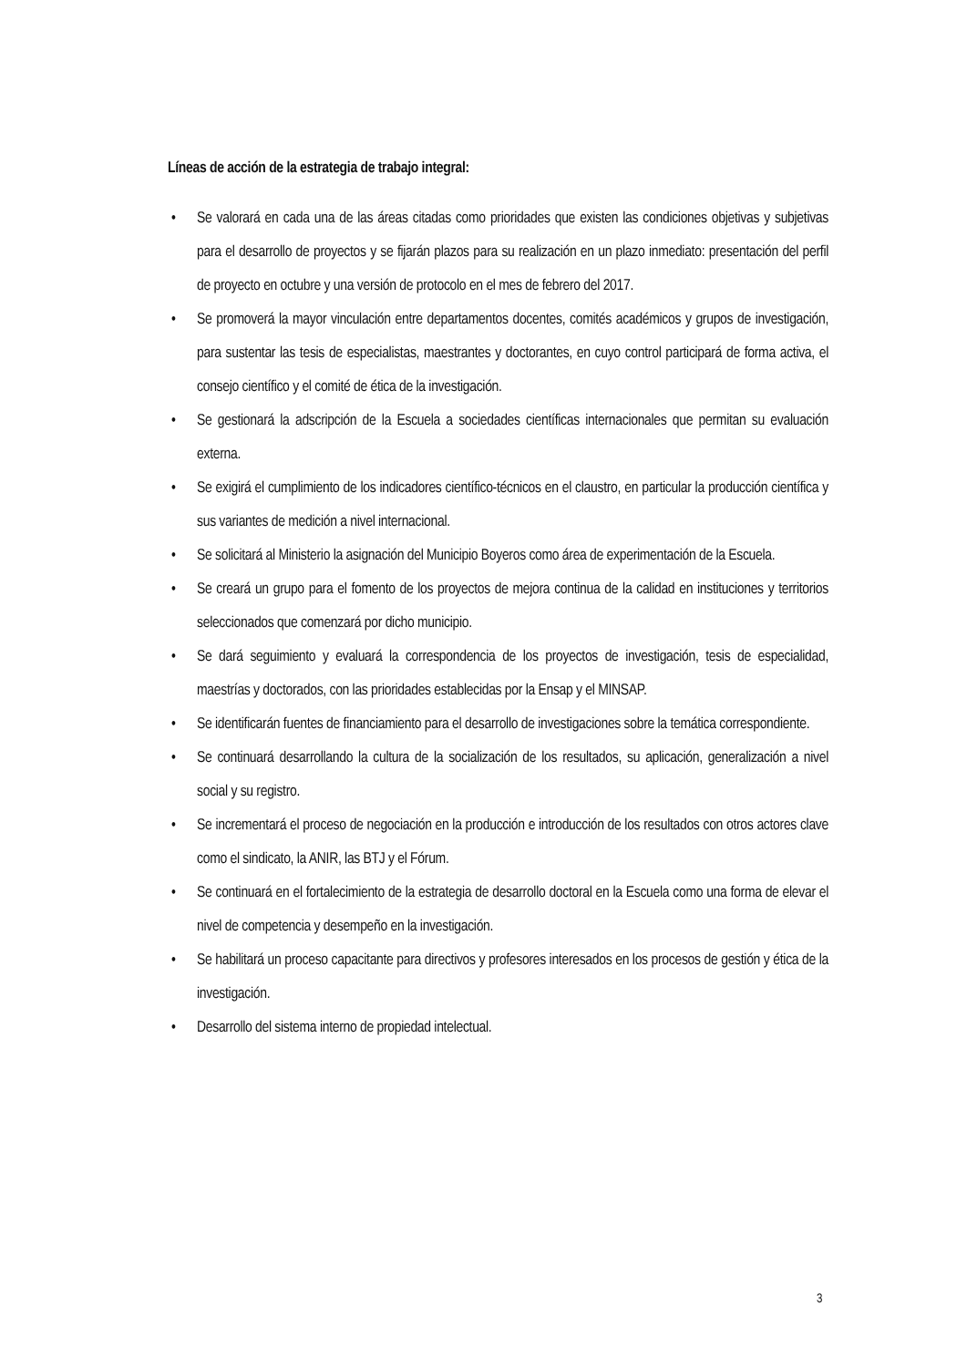Líneas de acción de la estrategia de trabajo integral:
• Se valorará en cada una de las áreas citadas como prioridades que existen las condiciones objetivas y subjetivas para el desarrollo de proyectos y se fijarán plazos para su realización en un plazo inmediato: presentación del perfil de proyecto en octubre y una versión de protocolo en el mes de febrero del 2017.
• Se promoverá la mayor vinculación entre departamentos docentes, comités académicos y grupos de investigación, para sustentar las tesis de especialistas, maestrantes y doctorantes, en cuyo control participará de forma activa, el consejo científico y el comité de ética de la investigación.
• Se gestionará la adscripción de la Escuela a sociedades científicas internacionales que permitan su evaluación externa.
• Se exigirá el cumplimiento de los indicadores científico-técnicos en el claustro, en particular la producción científica y sus variantes de medición a nivel internacional.
• Se solicitará al Ministerio la asignación del Municipio Boyeros como área de experimentación de la Escuela.
• Se creará un grupo para el fomento de los proyectos de mejora continua de la calidad en instituciones y territorios seleccionados que comenzará por dicho municipio.
• Se dará seguimiento y evaluará la correspondencia de los proyectos de investigación, tesis de especialidad, maestrías y doctorados, con las prioridades establecidas por la Ensap y el MINSAP.
• Se identificarán fuentes de financiamiento para el desarrollo de investigaciones sobre la temática correspondiente.
• Se continuará desarrollando la cultura de la socialización de los resultados, su aplicación, generalización a nivel social y su registro.
• Se incrementará el proceso de negociación en la producción e introducción de los resultados con otros actores clave como el sindicato, la ANIR, las BTJ y el Fórum.
• Se continuará en el fortalecimiento de la estrategia de desarrollo doctoral en la Escuela como una forma de elevar el nivel de competencia y desempeño en la investigación.
• Se habilitará un proceso capacitante para directivos y profesores interesados en los procesos de gestión y ética de la investigación.
• Desarrollo del sistema interno de propiedad intelectual.
3